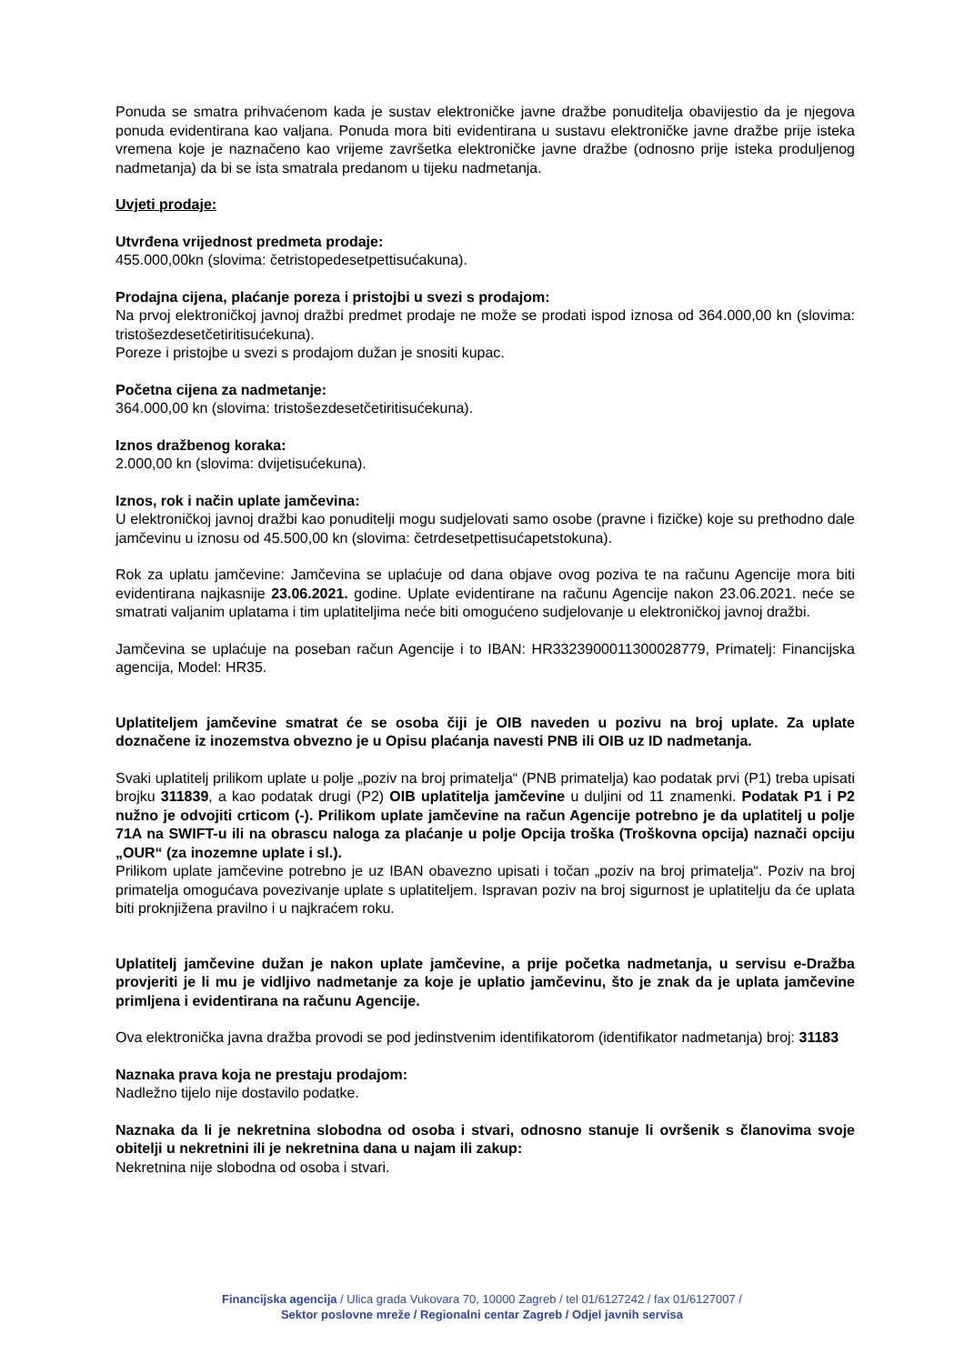Ponuda se smatra prihvaćenom kada je sustav elektroničke javne dražbe ponuditelja obavijestio da je njegova ponuda evidentirana kao valjana. Ponuda mora biti evidentirana u sustavu elektroničke javne dražbe prije isteka vremena koje je naznačeno kao vrijeme završetka elektroničke javne dražbe (odnosno prije isteka produljenog nadmetanja) da bi se ista smatrala predanom u tijeku nadmetanja.
Uvjeti prodaje:
Utvrđena vrijednost predmeta prodaje:
455.000,00kn (slovima: četristopedesetpettisućakuna).
Prodajna cijena, plaćanje poreza i pristojbi u svezi s prodajom:
Na prvoj elektroničkoj javnoj dražbi predmet prodaje ne može se prodati ispod iznosa od 364.000,00 kn (slovima: tristošezdesetčetiritisućekuna).
Poreze i pristojbe u svezi s prodajom dužan je snositi kupac.
Početna cijena za nadmetanje:
364.000,00 kn (slovima: tristošezdesetčetiritisućekuna).
Iznos dražbenog koraka:
2.000,00 kn (slovima: dvijetisućekuna).
Iznos, rok i način uplate jamčevina:
U elektroničkoj javnoj dražbi kao ponuditelji mogu sudjelovati samo osobe (pravne i fizičke) koje su prethodno dale jamčevinu u iznosu od 45.500,00 kn (slovima: četrdesetpettisućapetstokuna).
Rok za uplatu jamčevine: Jamčevina se uplaćuje od dana objave ovog poziva te na računu Agencije mora biti evidentirana najkasnije 23.06.2021. godine. Uplate evidentirane na računu Agencije nakon 23.06.2021. neće se smatrati valjanim uplatama i tim uplatiteljima neće biti omogućeno sudjelovanje u elektroničkoj javnoj dražbi.
Jamčevina se uplaćuje na poseban račun Agencije i to IBAN: HR3323900011300028779, Primatelj: Financijska agencija, Model: HR35.
Uplatiteljem jamčevine smatrat će se osoba čiji je OIB naveden u pozivu na broj uplate. Za uplate doznačene iz inozemstva obvezno je u Opisu plaćanja navesti PNB ili OIB uz ID nadmetanja.
Svaki uplatitelj prilikom uplate u polje „poziv na broj primatelja“ (PNB primatelja) kao podatak prvi (P1) treba upisati brojku 311839, a kao podatak drugi (P2) OIB uplatitelja jamčevine u duljini od 11 znamenki. Podatak P1 i P2 nužno je odvojiti crticom (-). Prilikom uplate jamčevine na račun Agencije potrebno je da uplatitelj u polje 71A na SWIFT-u ili na obrascu naloga za plaćanje u polje Opcija troška (Troškovna opcija) naznači opciju „OUR“ (za inozemne uplate i sl.).
Prilikom uplate jamčevine potrebno je uz IBAN obavezno upisati i točan „poziv na broj primatelja“. Poziv na broj primatelja omogućava povezivanje uplate s uplatiteljem. Ispravan poziv na broj sigurnost je uplatitelju da će uplata biti proknjižena pravilno i u najkraćem roku.
Uplatitelj jamčevine dužan je nakon uplate jamčevine, a prije početka nadmetanja, u servisu e-Dražba provjeriti je li mu je vidljivo nadmetanje za koje je uplatio jamčevinu, što je znak da je uplata jamčevine primljena i evidentirana na računu Agencije.
Ova elektronička javna dražba provodi se pod jedinstvenim identifikatorom (identifikator nadmetanja) broj: 31183
Naznaka prava koja ne prestaju prodajom:
Nadležno tijelo nije dostavilo podatke.
Naznaka da li je nekretnina slobodna od osoba i stvari, odnosno stanuje li ovršenik s članovima svoje obitelji u nekretnini ili je nekretnina dana u najam ili zakup:
Nekretnina nije slobodna od osoba i stvari.
Financijska agencija / Ulica grada Vukovara 70, 10000 Zagreb / tel 01/6127242 / fax 01/6127007 /
Sektor poslovne mreže / Regionalni centar Zagreb / Odjel javnih servisa